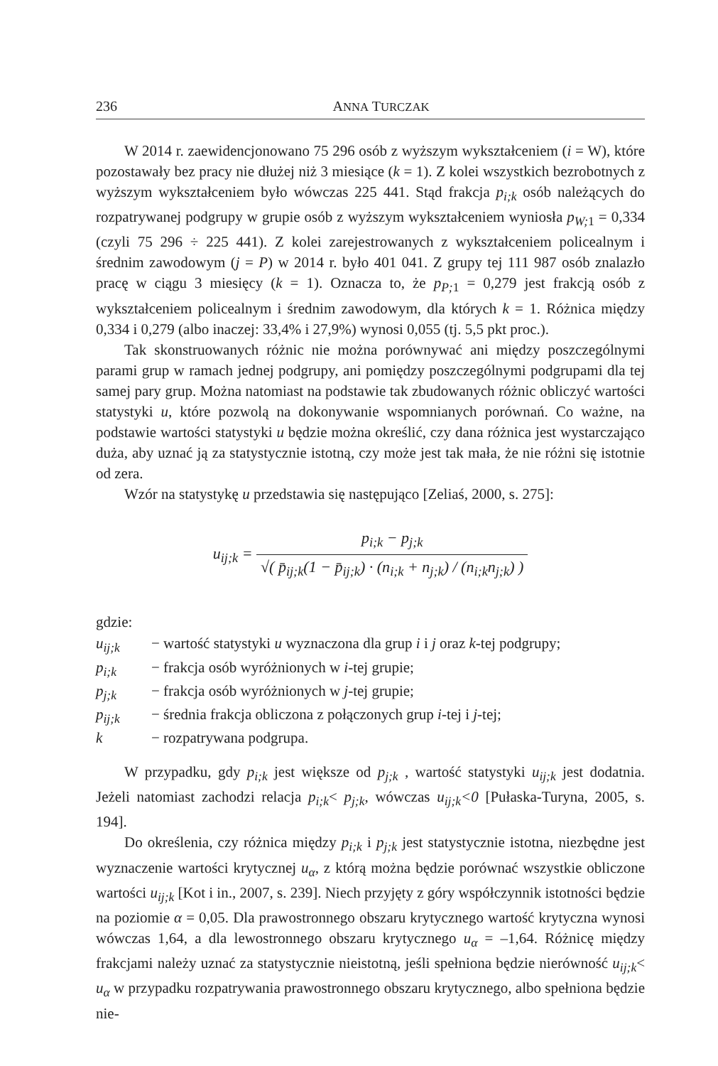236 ANNA TURCZAK
W 2014 r. zaewidencjonowano 75 296 osób z wyższym wykształceniem (i = W), które pozostawały bez pracy nie dłużej niż 3 miesiące (k = 1). Z kolei wszystkich bezrobotnych z wyższym wykształceniem było wówczas 225 441. Stąd frakcja p<sub>i;k</sub> osób należących do rozpatrywanej podgrupy w grupie osób z wyższym wykształceniem wyniosła p<sub>W;</sub><sub>1</sub> = 0,334 (czyli 75 296 ÷ 225 441). Z kolei zarejestrowanych z wykształceniem policealnym i średnim zawodowym (j = P) w 2014 r. było 401 041. Z grupy tej 111 987 osób znalazło pracę w ciągu 3 miesięcy (k = 1). Oznacza to, że p<sub>P;</sub><sub>1</sub> = 0,279 jest frakcją osób z wykształceniem policealnym i średnim zawodowym, dla których k = 1. Różnica między 0,334 i 0,279 (albo inaczej: 33,4% i 27,9%) wynosi 0,055 (tj. 5,5 pkt proc.).
Tak skonstruowanych różnic nie można porównywać ani między poszczególnymi parami grup w ramach jednej podgrupy, ani pomiędzy poszczególnymi podgrupami dla tej samej pary grup. Można natomiast na podstawie tak zbudowanych różnic obliczyć wartości statystyki u, które pozwolą na dokonywanie wspomnianych porównań. Co ważne, na podstawie wartości statystyki u będzie można określić, czy dana różnica jest wystarczająco duża, aby uznać ją za statystycznie istotną, czy może jest tak mała, że nie różni się istotnie od zera.
Wzór na statystykę u przedstawia się następująco [Zeliaś, 2000, s. 275]:
u<sub>ij;k</sub> =
| p<sub>i;k</sub> − p<sub>j;k</sub> |
| √( p̄<sub>ij;k</sub>(1 − p̄<sub>ij;k</sub>) · (n<sub>i;k</sub> + n<sub>j;k</sub>) / (n<sub>i;k</sub>n<sub>j;k</sub>) ) |
gdzie:
| u<sub>ij;k</sub> | − wartość statystyki u wyznaczona dla grup i i j oraz k -tej podgrupy; |
| p<sub>i;k</sub> | − frakcja osób wyróżnionych w i -tej grupie; |
| p<sub>j;k</sub> | − frakcja osób wyróżnionych w j -tej grupie; |
| p<sub>ij;k</sub> | − średnia frakcja obliczona z połączonych grup i -tej i j -tej; |
| k | − rozpatrywana podgrupa. |
W przypadku, gdy p<sub>i;k</sub> jest większe od p<sub>j;k</sub> , wartość statystyki u<sub>ij;k</sub> jest dodatnia. Jeżeli natomiast zachodzi relacja p<sub>i;k</sub>< p<sub>j;k</sub>, wówczas u<sub>ij;k</sub><0 [Pułaska-Turyna, 2005, s. 194].
Do określenia, czy różnica między p<sub>i;k</sub> i p<sub>j;k</sub> jest statystycznie istotna, niezbędne jest wyznaczenie wartości krytycznej u<sub>α</sub>, z którą można będzie porównać wszystkie obliczone wartości u<sub>ij;k</sub> [Kot i in., 2007, s. 239]. Niech przyjęty z góry współczynnik istotności będzie na poziomie α = 0,05. Dla prawostronnego obszaru krytycznego wartość krytyczna wynosi wówczas 1,64, a dla lewostronnego obszaru krytycznego u<sub>α</sub> = –1,64. Różnicę między frakcjami należy uznać za statystycznie nieistotną, jeśli spełniona będzie nierówność u<sub>ij;k</sub>< u<sub>α</sub> w przypadku rozpatrywania prawostronnego obszaru krytycznego, albo spełniona będzie nie-